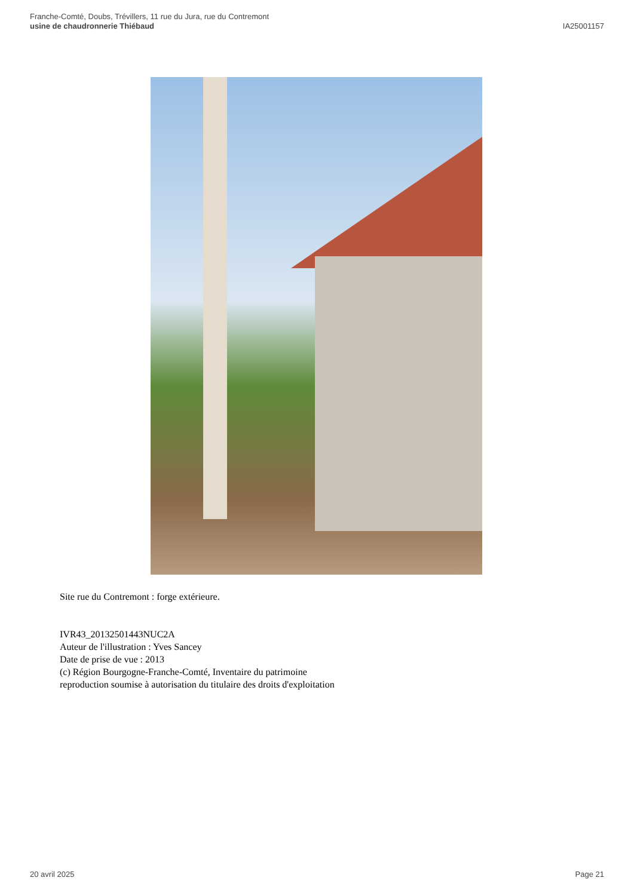Franche-Comté, Doubs, Trévillers, 11 rue du Jura, rue du Contremont
usine de chaudronnerie Thiébaud
IA25001157
Site rue du Contremont : forge extérieure.
IVR43_20132501443NUC2A
Auteur de l'illustration : Yves Sancey
Date de prise de vue : 2013
(c) Région Bourgogne-Franche-Comté, Inventaire du patrimoine
reproduction soumise à autorisation du titulaire des droits d'exploitation
20 avril 2025 Page 21